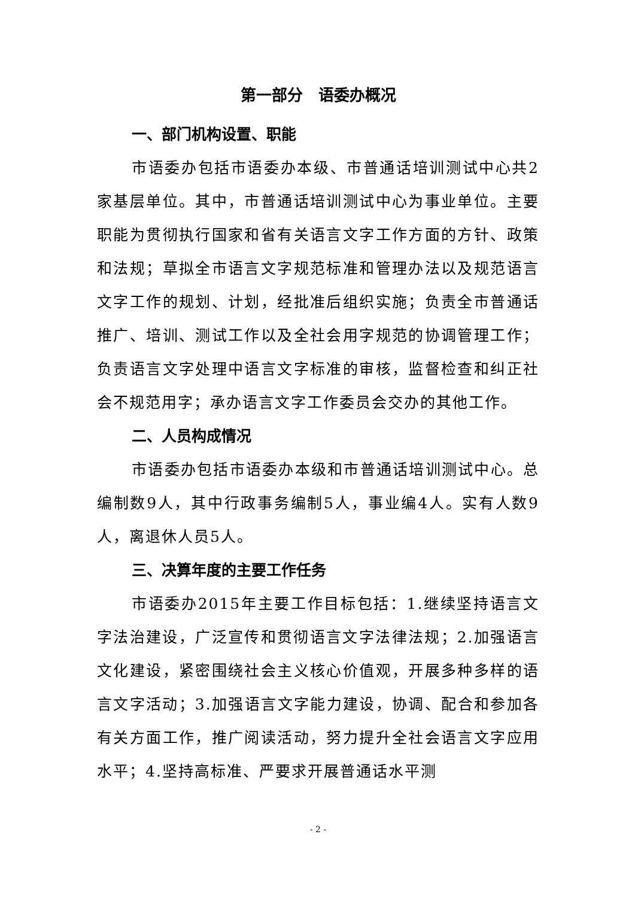第一部分　语委办概况
一、部门机构设置、职能
市语委办包括市语委办本级、市普通话培训测试中心共2家基层单位。其中，市普通话培训测试中心为事业单位。主要职能为贯彻执行国家和省有关语言文字工作方面的方针、政策和法规；草拟全市语言文字规范标准和管理办法以及规范语言文字工作的规划、计划，经批准后组织实施；负责全市普通话推广、培训、测试工作以及全社会用字规范的协调管理工作；负责语言文字处理中语言文字标准的审核，监督检查和纠正社会不规范用字；承办语言文字工作委员会交办的其他工作。
二、人员构成情况
市语委办包括市语委办本级和市普通话培训测试中心。总编制数9人，其中行政事务编制5人，事业编4人。实有人数9人，离退休人员5人。
三、决算年度的主要工作任务
市语委办2015年主要工作目标包括：1.继续坚持语言文字法治建设，广泛宣传和贯彻语言文字法律法规；2.加强语言文化建设，紧密围绕社会主义核心价值观，开展多种多样的语言文字活动；3.加强语言文字能力建设，协调、配合和参加各有关方面工作，推广阅读活动，努力提升全社会语言文字应用水平；4.坚持高标准、严要求开展普通话水平测
- 2 -